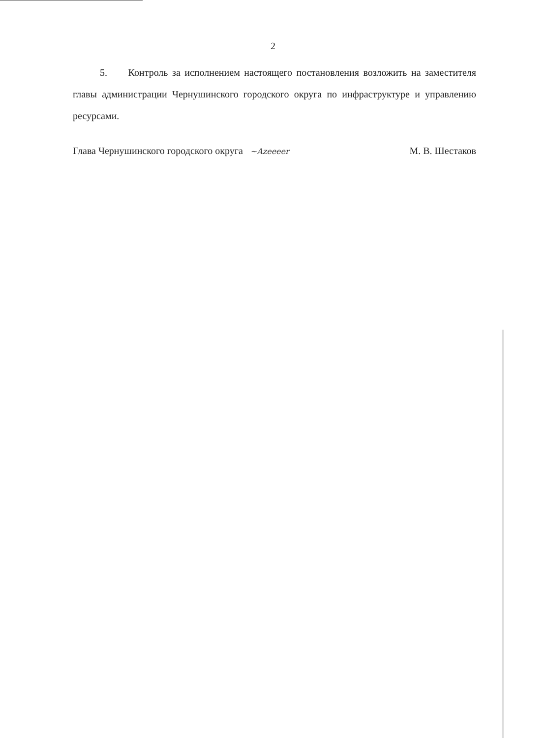2
5. Контроль за исполнением настоящего постановления возложить на заместителя главы администрации Чернушинского городского округа по инфраструктуре и управлению ресурсами.
Глава Чернушинского городского округа ~Azeeeer М. В. Шестаков